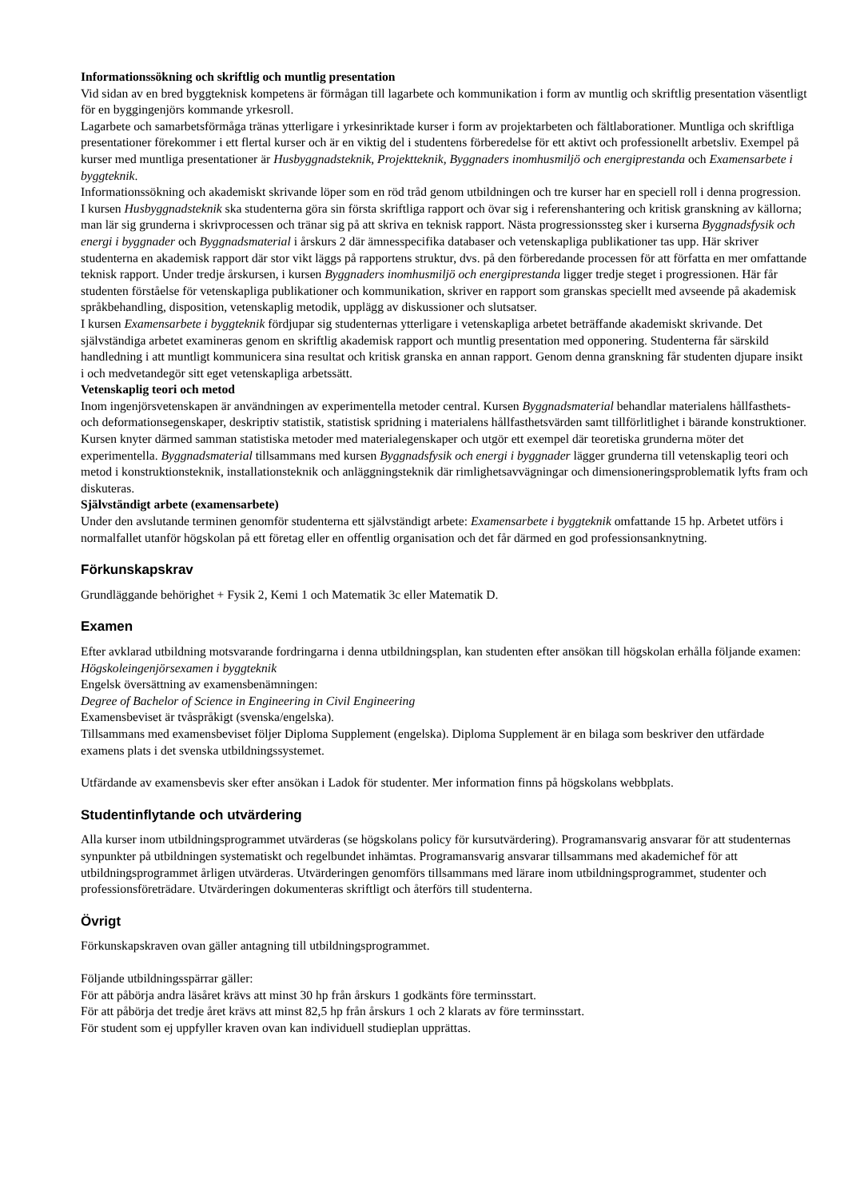Informationssökning och skriftlig och muntlig presentation
Vid sidan av en bred byggteknisk kompetens är förmågan till lagarbete och kommunikation i form av muntlig och skriftlig presentation väsentligt för en byggingenjörs kommande yrkesroll.
Lagarbete och samarbetsförmåga tränas ytterligare i yrkesinriktade kurser i form av projektarbeten och fältlaborationer. Muntliga och skriftliga presentationer förekommer i ett flertal kurser och är en viktig del i studentens förberedelse för ett aktivt och professionellt arbetsliv. Exempel på kurser med muntliga presentationer är Husbyggnadsteknik, Projektteknik, Byggnaders inomhusmiljö och energiprestanda och Examensarbete i byggteknik.
Informationssökning och akademiskt skrivande löper som en röd tråd genom utbildningen och tre kurser har en speciell roll i denna progression. I kursen Husbyggnadsteknik ska studenterna göra sin första skriftliga rapport och övar sig i referenshantering och kritisk granskning av källorna; man lär sig grunderna i skrivprocessen och tränar sig på att skriva en teknisk rapport. Nästa progressionssteg sker i kurserna Byggnadsfysik och energi i byggnader och Byggnadsmaterial i årskurs 2 där ämnesspecifika databaser och vetenskapliga publikationer tas upp. Här skriver studenterna en akademisk rapport där stor vikt läggs på rapportens struktur, dvs. på den förberedande processen för att författa en mer omfattande teknisk rapport. Under tredje årskursen, i kursen Byggnaders inomhusmiljö och energiprestanda ligger tredje steget i progressionen. Här får studenten förståelse för vetenskapliga publikationer och kommunikation, skriver en rapport som granskas speciellt med avseende på akademisk språkbehandling, disposition, vetenskaplig metodik, upplägg av diskussioner och slutsatser.
I kursen Examensarbete i byggteknik fördjupar sig studenternas ytterligare i vetenskapliga arbetet beträffande akademiskt skrivande. Det självständiga arbetet examineras genom en skriftlig akademisk rapport och muntlig presentation med opponering. Studenterna får särskild handledning i att muntligt kommunicera sina resultat och kritisk granska en annan rapport. Genom denna granskning får studenten djupare insikt i och medvetandegör sitt eget vetenskapliga arbetssätt.
Vetenskaplig teori och metod
Inom ingenjörsvetenskapen är användningen av experimentella metoder central. Kursen Byggnadsmaterial behandlar materialens hållfasthets- och deformationsegenskaper, deskriptiv statistik, statistisk spridning i materialens hållfasthetsvärden samt tillförlitlighet i bärande konstruktioner. Kursen knyter därmed samman statistiska metoder med materialegenskaper och utgör ett exempel där teoretiska grunderna möter det experimentella. Byggnadsmaterial tillsammans med kursen Byggnadsfysik och energi i byggnader lägger grunderna till vetenskaplig teori och metod i konstruktionsteknik, installationsteknik och anläggningsteknik där rimlighetsavvägningar och dimensioneringsproblematik lyfts fram och diskuteras.
Självständigt arbete (examensarbete)
Under den avslutande terminen genomför studenterna ett självständigt arbete: Examensarbete i byggteknik omfattande 15 hp. Arbetet utförs i normalfallet utanför högskolan på ett företag eller en offentlig organisation och det får därmed en god professionsanknytning.
Förkunskapskrav
Grundläggande behörighet + Fysik 2, Kemi 1 och Matematik 3c eller Matematik D.
Examen
Efter avklarad utbildning motsvarande fordringarna i denna utbildningsplan, kan studenten efter ansökan till högskolan erhålla följande examen:
Högskoleingenjörsexamen i byggteknik
Engelsk översättning av examensbenämningen:
Degree of Bachelor of Science in Engineering in Civil Engineering
Examensbeviset är tvåspråkigt (svenska/engelska).
Tillsammans med examensbeviset följer Diploma Supplement (engelska). Diploma Supplement är en bilaga som beskriver den utfärdade examens plats i det svenska utbildningssystemet.
Utfärdande av examensbevis sker efter ansökan i Ladok för studenter. Mer information finns på högskolans webbplats.
Studentinflytande och utvärdering
Alla kurser inom utbildningsprogrammet utvärderas (se högskolans policy för kursutvärdering). Programansvarig ansvarar för att studenternas synpunkter på utbildningen systematiskt och regelbundet inhämtas. Programansvarig ansvarar tillsammans med akademichef för att utbildningsprogrammet årligen utvärderas. Utvärderingen genomförs tillsammans med lärare inom utbildningsprogrammet, studenter och professionsföreträdare. Utvärderingen dokumenteras skriftligt och återförs till studenterna.
Övrigt
Förkunskapskraven ovan gäller antagning till utbildningsprogrammet.
Följande utbildningsspärrar gäller:
För att påbörja andra läsåret krävs att minst 30 hp från årskurs 1 godkänts före terminsstart.
För att påbörja det tredje året krävs att minst 82,5 hp från årskurs 1 och 2 klarats av före terminsstart.
För student som ej uppfyller kraven ovan kan individuell studieplan upprättas.